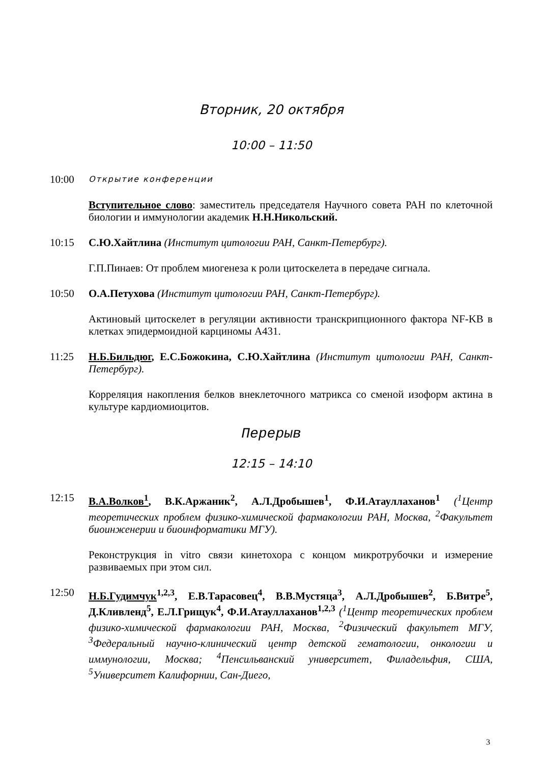Вторник, 20 октября
10:00 – 11:50
10:00
Открытие конференции
Вступительное слово: заместитель председателя Научного совета РАН по клеточной биологии и иммунологии академик Н.Н.Никольский.
10:15 С.Ю.Хайтлина (Институт цитологии РАН, Санкт-Петербург).
Г.П.Пинаев: От проблем миогенеза к роли цитоскелета в передаче сигнала.
10:50 О.А.Петухова (Институт цитологии РАН, Санкт-Петербург).
Актиновый цитоскелет в регуляции активности транскрипционного фактора NF-KB в клетках эпидермоидной карциномы А431.
11:25 Н.Б.Бильдюг, Е.С.Божокина, С.Ю.Хайтлина (Институт цитологии РАН, Санкт-Петербург).
Корреляция накопления белков внеклеточного матрикса со сменой изоформ актина в культуре кардиомиоцитов.
Перерыв
12:15 – 14:10
12:15 В.А.Волков<sup>1</sup>, В.К.Аржаник<sup>2</sup>, А.Л.Дробышев<sup>1</sup>, Ф.И.Атауллаханов<sup>1</sup> (<sup>1</sup>Центр теоретических проблем физико-химической фармакологии РАН, Москва, <sup>2</sup>Факультет биоинженерии и биоинформатики МГУ).
Реконструкция in vitro связи кинетохора с концом микротрубочки и измерение развиваемых при этом сил.
12:50 Н.Б.Гудимчук<sup>1,2,3</sup>, Е.В.Тарасовец<sup>4</sup>, В.В.Мустяца<sup>3</sup>, А.Л.Дробышев<sup>2</sup>, Б.Витре<sup>5</sup>, Д.Кливленд<sup>5</sup>, Е.Л.Грищук<sup>4</sup>, Ф.И.Атауллаханов<sup>1,2,3</sup> (<sup>1</sup>Центр теоретических проблем физико-химической фармакологии РАН, Москва, <sup>2</sup>Физический факультет МГУ, <sup>3</sup>Федеральный научно-клинический центр детской гематологии, онкологии и иммунологии, Москва; <sup>4</sup>Пенсильванский университет, Филадельфия, США, <sup>5</sup>Университет Калифорнии, Сан-Диего,
3